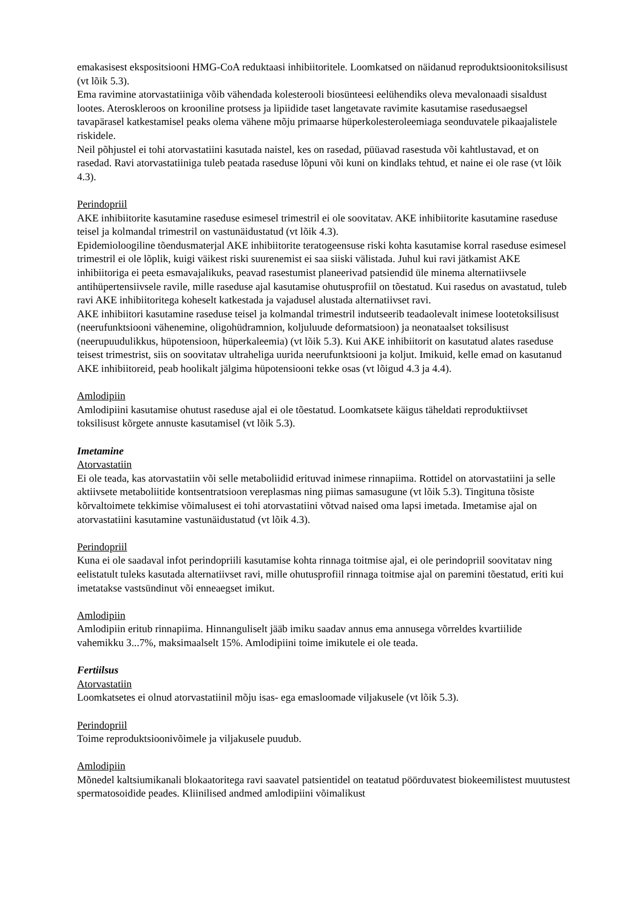emakasisest ekspositsiooni HMG-CoA reduktaasi inhibiitoritele. Loomkatsed on näidanud reproduktsioonitoksilisust (vt lõik 5.3).
Ema ravimine atorvastatiiniga võib vähendada kolesterooli biosünteesi eelühendiks oleva mevalonaadi sisaldust lootes. Ateroskleroos on krooniline protsess ja lipiidide taset langetavate ravimite kasutamise rasedusaegsel tavapärasel katkestamisel peaks olema vähene mõju primaarse hüperkolesteroleemiaga seonduvatele pikaajalistele riskidele.
Neil põhjustel ei tohi atorvastatiini kasutada naistel, kes on rasedad, püüavad rasestuda või kahtlustavad, et on rasedad. Ravi atorvastatiiniga tuleb peatada raseduse lõpuni või kuni on kindlaks tehtud, et naine ei ole rase (vt lõik 4.3).
Perindopriil
AKE inhibiitorite kasutamine raseduse esimesel trimestril ei ole soovitatav. AKE inhibiitorite kasutamine raseduse teisel ja kolmandal trimestril on vastunäidustatud (vt lõik 4.3).
Epidemioloogiline tõendusmaterjal AKE inhibiitorite teratogeensuse riski kohta kasutamise korral raseduse esimesel trimestril ei ole lõplik, kuigi väikest riski suurenemist ei saa siiski välistada. Juhul kui ravi jätkamist AKE inhibiitoriga ei peeta esmavajalikuks, peavad rasestumist planeerivad patsiendid üle minema alternatiivsele antihüpertensiivsele ravile, mille raseduse ajal kasutamise ohutusprofiil on tõestatud. Kui rasedus on avastatud, tuleb ravi AKE inhibiitoritega koheselt katkestada ja vajadusel alustada alternatiivset ravi.
AKE inhibiitori kasutamine raseduse teisel ja kolmandal trimestril indutseerib teadaolevalt inimese lootetoksilisust (neerufunktsiooni vähenemine, oligohüdramnion, koljuluude deformatsioon) ja neonataalset toksilisust (neerupuudulikkus, hüpotensioon, hüperkaleemia) (vt lõik 5.3). Kui AKE inhibiitorit on kasutatud alates raseduse teisest trimestrist, siis on soovitatav ultraheliga uurida neerufunktsiooni ja koljut. Imikuid, kelle emad on kasutanud AKE inhibiitoreid, peab hoolikalt jälgima hüpotensiooni tekke osas (vt lõigud 4.3 ja 4.4).
Amlodipiin
Amlodipiini kasutamise ohutust raseduse ajal ei ole tõestatud. Loomkatsete käigus täheldati reproduktiivset toksilisust kõrgete annuste kasutamisel (vt lõik 5.3).
Imetamine
Atorvastatiin
Ei ole teada, kas atorvastatiin või selle metaboliidid erituvad inimese rinnapiima. Rottidel on atorvastatiini ja selle aktiivsete metaboliitide kontsentratsioon vereplasmas ning piimas samasugune (vt lõik 5.3). Tingituna tõsiste kõrvaltoimete tekkimise võimalusest ei tohi atorvastatiini võtvad naised oma lapsi imetada. Imetamise ajal on atorvastatiini kasutamine vastunäidustatud (vt lõik 4.3).
Perindopriil
Kuna ei ole saadaval infot perindopriili kasutamise kohta rinnaga toitmise ajal, ei ole perindopriil soovitatav ning eelistatult tuleks kasutada alternatiivset ravi, mille ohutusprofiil rinnaga toitmise ajal on paremini tõestatud, eriti kui imetatakse vastsündinut või enneaegset imikut.
Amlodipiin
Amlodipiin eritub rinnapiima. Hinnanguliselt jääb imiku saadav annus ema annusega võrreldes kvartiilide vahemikku 3...7%, maksimaalselt 15%. Amlodipiini toime imikutele ei ole teada.
Fertiilsus
Atorvastatiin
Loomkatsetes ei olnud atorvastatiinil mõju isas- ega emasloomade viljakusele (vt lõik 5.3).
Perindopriil
Toime reproduktsioonivõimele ja viljakusele puudub.
Amlodipiin
Mõnedel kaltsiumikanali blokaatoritega ravi saavatel patsientidel on teatatud pöörduvatest biokeemilistest muutustest spermatosoidide peades. Kliinilised andmed amlodipiini võimalikust